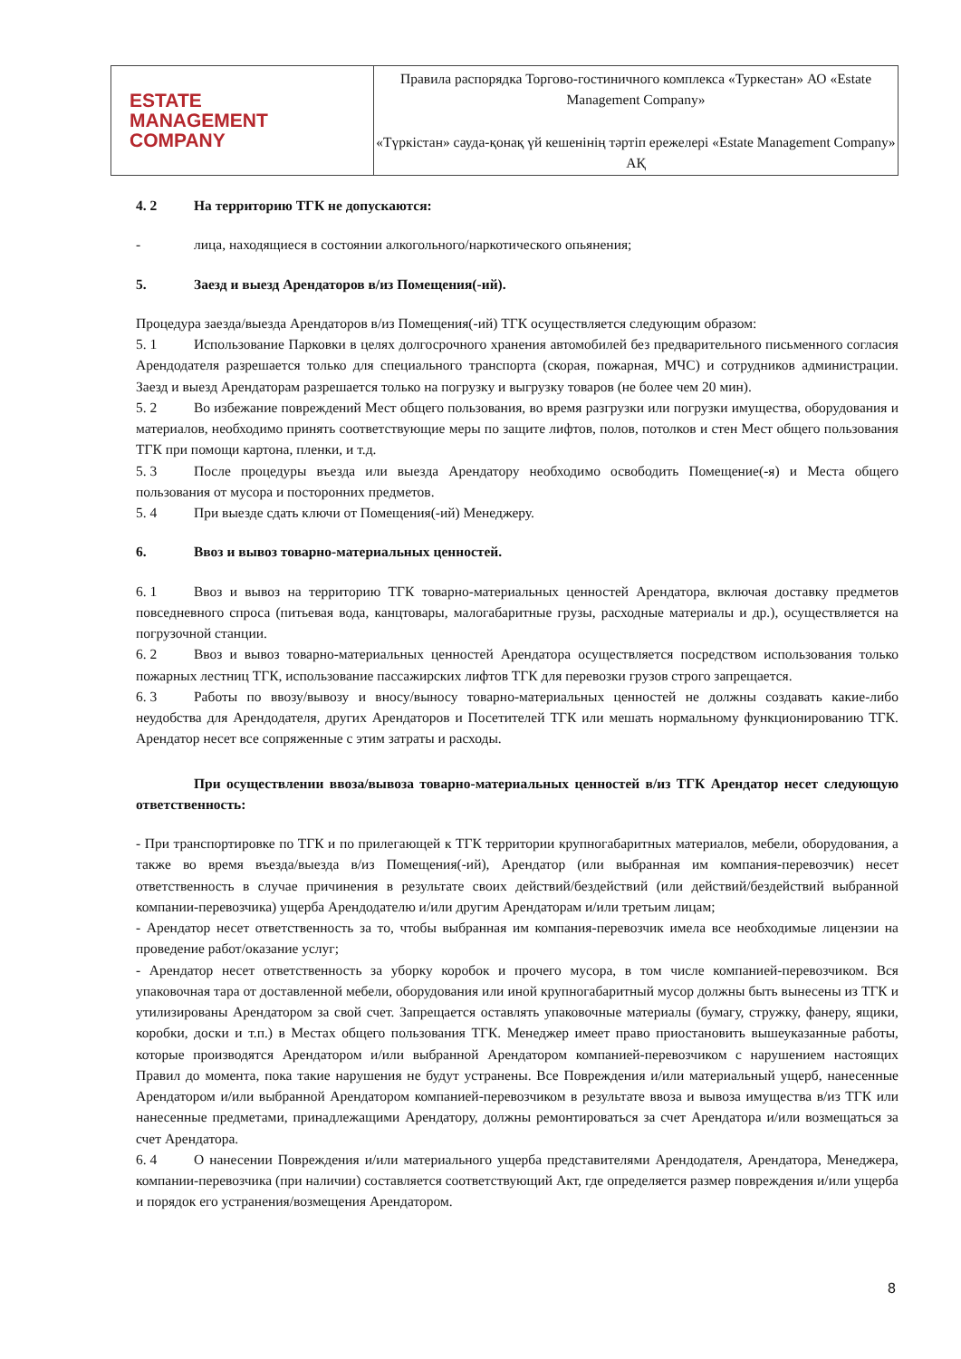| ESTATE MANAGEMENT COMPANY | Правила распорядка Торгово-гостиничного комплекса «Туркестан» АО «Estate Management Company» «Түркістан» сауда-қонақ үй кешенінің тәртіп ережелері «Estate Management Company» АҚ |
4. 2 На территорию ТГК не допускаются:
- лица, находящиеся в состоянии алкогольного/наркотического опьянения;
5. Заезд и выезд Арендаторов в/из Помещения(-ий).
Процедура заезда/выезда Арендаторов в/из Помещения(-ий) ТГК осуществляется следующим образом:
5. 1 Использование Парковки в целях долгосрочного хранения автомобилей без предварительного письменного согласия Арендодателя разрешается только для специального транспорта (скорая, пожарная, МЧС) и сотрудников администрации. Заезд и выезд Арендаторам разрешается только на погрузку и выгрузку товаров (не более чем 20 мин).
5. 2 Во избежание повреждений Мест общего пользования, во время разгрузки или погрузки имущества, оборудования и материалов, необходимо принять соответствующие меры по защите лифтов, полов, потолков и стен Мест общего пользования ТГК при помощи картона, пленки, и т.д.
5. 3 После процедуры въезда или выезда Арендатору необходимо освободить Помещение(-я) и Места общего пользования от мусора и посторонних предметов.
5. 4 При выезде сдать ключи от Помещения(-ий) Менеджеру.
6. Ввоз и вывоз товарно-материальных ценностей.
6. 1 Ввоз и вывоз на территорию ТГК товарно-материальных ценностей Арендатора, включая доставку предметов повседневного спроса (питьевая вода, канцтовары, малогабаритные грузы, расходные материалы и др.), осуществляется на погрузочной станции.
6. 2 Ввоз и вывоз товарно-материальных ценностей Арендатора осуществляется посредством использования только пожарных лестниц ТГК, использование пассажирских лифтов ТГК для перевозки грузов строго запрещается.
6. 3 Работы по ввозу/вывозу и вносу/выносу товарно-материальных ценностей не должны создавать какие-либо неудобства для Арендодателя, других Арендаторов и Посетителей ТГК или мешать нормальному функционированию ТГК. Арендатор несет все сопряженные с этим затраты и расходы.
При осуществлении ввоза/вывоза товарно-материальных ценностей в/из ТГК Арендатор несет следующую ответственность:
- При транспортировке по ТГК и по прилегающей к ТГК территории крупногабаритных материалов, мебели, оборудования, а также во время въезда/выезда в/из Помещения(-ий), Арендатор (или выбранная им компания-перевозчик) несет ответственность в случае причинения в результате своих действий/бездействий (или действий/бездействий выбранной компании-перевозчика) ущерба Арендодателю и/или другим Арендаторам и/или третьим лицам;
- Арендатор несет ответственность за то, чтобы выбранная им компания-перевозчик имела все необходимые лицензии на проведение работ/оказание услуг;
- Арендатор несет ответственность за уборку коробок и прочего мусора, в том числе компанией-перевозчиком. Вся упаковочная тара от доставленной мебели, оборудования или иной крупногабаритный мусор должны быть вынесены из ТГК и утилизированы Арендатором за свой счет. Запрещается оставлять упаковочные материалы (бумагу, стружку, фанеру, ящики, коробки, доски и т.п.) в Местах общего пользования ТГК. Менеджер имеет право приостановить вышеуказанные работы, которые производятся Арендатором и/или выбранной Арендатором компанией-перевозчиком с нарушением настоящих Правил до момента, пока такие нарушения не будут устранены. Все Повреждения и/или материальный ущерб, нанесенные Арендатором и/или выбранной Арендатором компанией-перевозчиком в результате ввоза и вывоза имущества в/из ТГК или нанесенные предметами, принадлежащими Арендатору, должны ремонтироваться за счет Арендатора и/или возмещаться за счет Арендатора.
6. 4 О нанесении Повреждения и/или материального ущерба представителями Арендодателя, Арендатора, Менеджера, компании-перевозчика (при наличии) составляется соответствующий Акт, где определяется размер повреждения и/или ущерба и порядок его устранения/возмещения Арендатором.
8